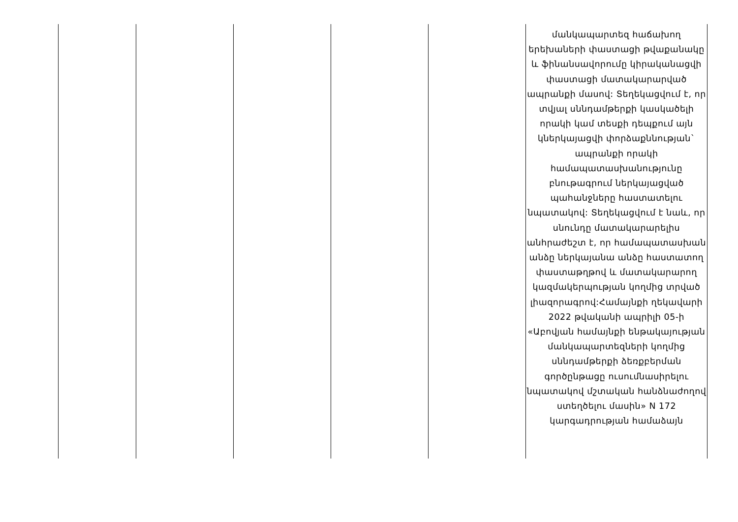| | | | | | մանկապարտեզ հաճախող երեխաների փաստացի թվաքանակը և ֆինանսավորումը կիրականացվի փաստացի մատակարարված ապրանքի մասով: Տեղեկացվում է, որ տվյալ սննդամթերքի կասկածելի որակի կամ տեսքի դեպքում այն կներկայացվի փորձաքննության` ապրանքի որակի համապատասխանությունը բնութագրում ներկայացված պահանջները հաստատելու նպատակով: Տեղեկացվում է նաև, որ սնունդը մատակարարելիս անհրաժեշտ է, որ համապատասխան անձը ներկայանա անձը հաստատող փաստաթղթով և մատակարարող կազմակերպության կողմից տրված լիազորագրով:Համայնքի ղեկավարի 2022 թվականի ապրիլի 05-ի «Աբովյան համայնքի ենթակայության մանկապարտեզների կողմից սննդամթերքի ձեռքբերման գործընթացը ուսումնասիրելու նպատակով մշտական հանձնաժողով ստեղծելու մասին» N 172 կարգադրության համաձայն |